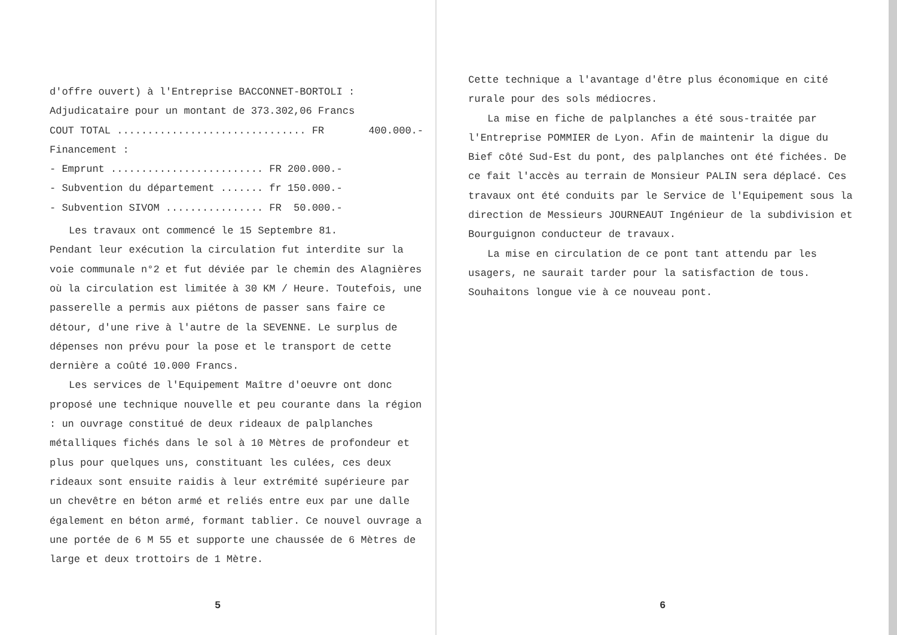d'offre ouvert) à l'Entreprise BACCONNET-BORTOLI :
Adjudicataire pour un montant de 373.302,06 Francs
COUT TOTAL ............................... FR 400.000.-
Financement :
- Emprunt ......................... FR 200.000.-
- Subvention du département ....... fr 150.000.-
- Subvention SIVOM ................ FR 50.000.-
Les travaux ont commencé le 15 Septembre 81.
Pendant leur exécution la circulation fut interdite sur la voie communale n°2 et fut déviée par le chemin des Alagnières où la circulation est limitée à 30 KM / Heure. Toutefois, une passerelle a permis aux piétons de passer sans faire ce détour, d'une rive à l'autre de la SEVENNE. Le surplus de dépenses non prévu pour la pose et le transport de cette dernière a coûté 10.000 Francs.
Les services de l'Equipement Maître d'oeuvre ont donc proposé une technique nouvelle et peu courante dans la région : un ouvrage constitué de deux rideaux de palplanches métalliques fichés dans le sol à 10 Mètres de profondeur et plus pour quelques uns, constituant les culées, ces deux rideaux sont ensuite raidis à leur extrémité supérieure par un chevêtre en béton armé et reliés entre eux par une dalle également en béton armé, formant tablier. Ce nouvel ouvrage a une portée de 6 M 55 et supporte une chaussée de 6 Mètres de large et deux trottoirs de 1 Mètre.
5
Cette technique a l'avantage d'être plus économique en cité rurale pour des sols médiocres.
La mise en fiche de palplanches a été sous-traitée par l'Entreprise POMMIER de Lyon. Afin de maintenir la digue du Bief côté Sud-Est du pont, des palplanches ont été fichées. De ce fait l'accès au terrain de Monsieur PALIN sera déplacé. Ces travaux ont été conduits par le Service de l'Equipement sous la direction de Messieurs JOURNEAUT Ingénieur de la subdivision et Bourguignon conducteur de travaux.
La mise en circulation de ce pont tant attendu par les usagers, ne saurait tarder pour la satisfaction de tous.
Souhaitons longue vie à ce nouveau pont.
6